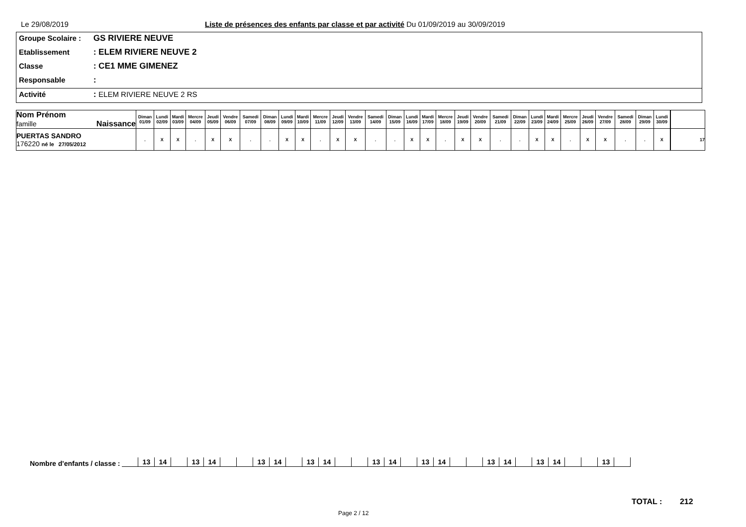Le 29/08/2019 Liste de présences des enfants par classe et par activité Du 01/09/2019 au 30/09/2019
Groupe Scolaire : GS RIVIERE NEUVE
Etablissement : ELEM RIVIERE NEUVE 2
Classe : CE1 MME GIMENEZ
Responsable :
Activité : ELEM RIVIERE NEUVE 2 RS
| Nom Prénom famille Naissance | Diman 01/09 | Lundi 02/09 | Mardi 03/09 | Mercre 04/09 | Jeudi 05/09 | Vendre 06/09 | Samedi 07/09 | Diman 08/09 | Lundi 09/09 | Mardi 10/09 | Mercre 11/09 | Jeudi 12/09 | Vendre 13/09 | Samedi 14/09 | Diman 15/09 | Lundi 16/09 | Mardi 17/09 | Mercre 18/09 | Jeudi 19/09 | Vendre 20/09 | Samedi 21/09 | Diman 22/09 | Lundi 23/09 | Mardi 24/09 | Mercre 25/09 | Jeudi 26/09 | Vendre 27/09 | Samedi 28/09 | Diman 29/09 | Lundi 30/09 | | |
| --- | --- | --- | --- | --- | --- | --- | --- | --- | --- | --- | --- | --- | --- | --- | --- | --- | --- | --- | --- | --- | --- | --- | --- | --- | --- | --- | --- | --- | --- | --- | --- | --- |
| PUERTAS SANDRO 176220 né le 27/05/2012 | . | X | X | . | X | X | . | . | X | X | . | X | X | . | . | X | X | . | X | X | . | . | X | X | . | X | X | . | . | X | | 17 |
Nombre d'enfants / classe :
| | 13 | 14 | | 13 | 14 | | | 13 | 14 | | 13 | 14 | | | 13 | 14 | | 13 | 14 | | | 13 | 14 | | 13 | 14 | | | 13 | |
TOTAL : 212
Page 2 / 12